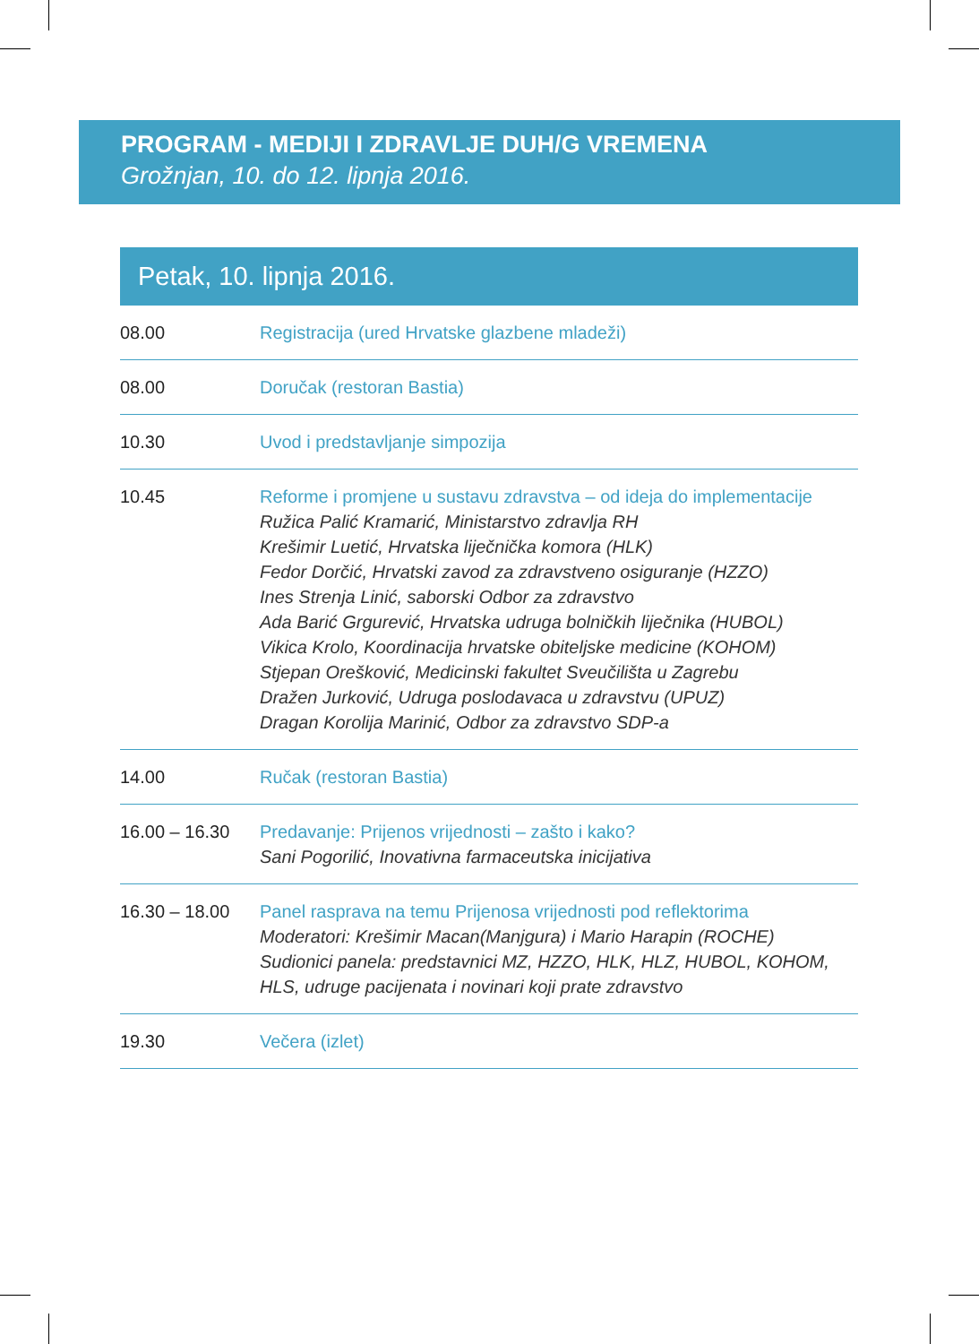PROGRAM - MEDIJI I ZDRAVLJE DUH/G VREMENA
Grožnjan, 10. do 12. lipnja 2016.
Petak, 10. lipnja 2016.
| 08.00 | Registracija (ured Hrvatske glazbene mladeži) |
| 08.00 | Doručak (restoran Bastia) |
| 10.30 | Uvod i predstavljanje simpozija |
| 10.45 | Reforme i promjene u sustavu zdravstva – od ideja do implementacije Ružica Palić Kramarić, Ministarstvo zdravlja RH Krešimir Luetić, Hrvatska liječnička komora (HLK) Fedor Dorčić, Hrvatski zavod za zdravstveno osiguranje (HZZO) Ines Strenja Linić, saborski Odbor za zdravstvo Ada Barić Grgurević, Hrvatska udruga bolničkih liječnika (HUBOL) Vikica Krolo, Koordinacija hrvatske obiteljske medicine (KOHOM) Stjepan Orešković, Medicinski fakultet Sveučilišta u Zagrebu Dražen Jurković, Udruga poslodavaca u zdravstvu (UPUZ) Dragan Korolija Marinić, Odbor za zdravstvo SDP-a |
| 14.00 | Ručak (restoran Bastia) |
| 16.00 – 16.30 | Predavanje: Prijenos vrijednosti – zašto i kako? Sani Pogorilić, Inovativna farmaceutska inicijativa |
| 16.30 – 18.00 | Panel rasprava na temu Prijenosa vrijednosti pod reflektorima Moderatori: Krešimir Macan(Manjgura) i Mario Harapin (ROCHE) Sudionici panela: predstavnici MZ, HZZO, HLK, HLZ, HUBOL, KOHOM, HLS, udruge pacijenata i novinari koji prate zdravstvo |
| 19.30 | Večera (izlet) |